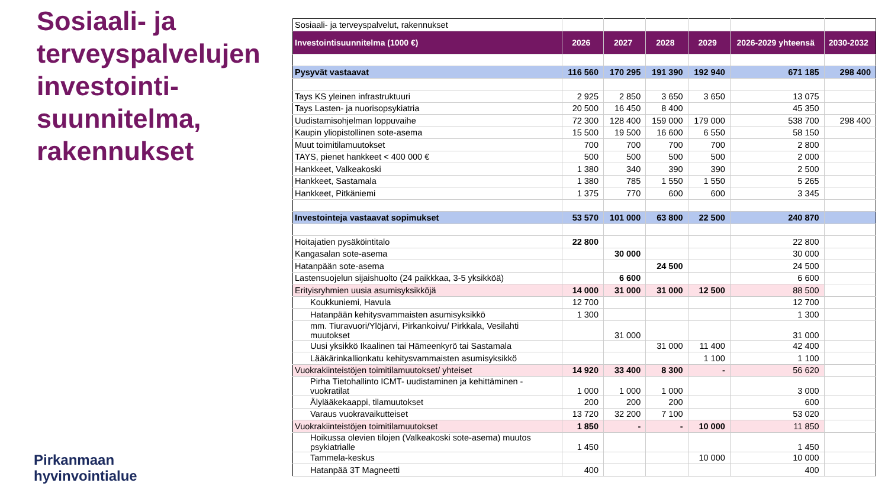Sosiaali- ja terveyspalvelujen investointi-suunnitelma, rakennukset
Pirkanmaan
hyvinvointialue
| Sosiaali- ja terveyspalvelut, rakennukset | | | | | | |
| Investointisuunnitelma (1000 €) | 2026 | 2027 | 2028 | 2029 | 2026-2029 yhteensä | 2030-2032 |
| Pysyvät vastaavat | 116 560 | 170 295 | 191 390 | 192 940 | 671 185 | 298 400 |
| Tays KS yleinen infrastruktuuri | 2 925 | 2 850 | 3 650 | 3 650 | 13 075 | |
| Tays Lasten- ja nuorisopsykiatria | 20 500 | 16 450 | 8 400 | | 45 350 | |
| Uudistamisohjelman loppuvaihe | 72 300 | 128 400 | 159 000 | 179 000 | 538 700 | 298 400 |
| Kaupin yliopistollinen sote-asema | 15 500 | 19 500 | 16 600 | 6 550 | 58 150 | |
| Muut toimitilamuutokset | 700 | 700 | 700 | 700 | 2 800 | |
| TAYS, pienet hankkeet < 400 000 € | 500 | 500 | 500 | 500 | 2 000 | |
| Hankkeet, Valkeakoski | 1 380 | 340 | 390 | 390 | 2 500 | |
| Hankkeet, Sastamala | 1 380 | 785 | 1 550 | 1 550 | 5 265 | |
| Hankkeet, Pitkäniemi | 1 375 | 770 | 600 | 600 | 3 345 | |
| Investointeja vastaavat sopimukset | 53 570 | 101 000 | 63 800 | 22 500 | 240 870 | |
| Hoitajatien pysäköintitalo | 22 800 | | | | 22 800 | |
| Kangasalan sote-asema | | 30 000 | | | 30 000 | |
| Hatanpään sote-asema | | | 24 500 | | 24 500 | |
| Lastensuojelun sijaishuolto (24 paikkkaa, 3-5 yksikköä) | | 6 600 | | | 6 600 | |
| Erityisryhmien uusia asumisyksikköjä | 14 000 | 31 000 | 31 000 | 12 500 | 88 500 | |
| Koukkuniemi, Havula | 12 700 | | | | 12 700 | |
| Hatanpään kehitysvammaisten asumisyksikkö | 1 300 | | | | 1 300 | |
| mm. Tiuravuori/Ylöjärvi, Pirkankoivu/ Pirkkala, Vesilahti muutokset | | 31 000 | | | 31 000 | |
| Uusi yksikkö Ikaalinen tai Hämeenkyrö tai Sastamala | | | 31 000 | 11 400 | 42 400 | |
| Lääkärinkallionkatu kehitysvammaisten asumisyksikkö | | | | 1 100 | 1 100 | |
| Vuokrakiinteistöjen toimitilamuutokset/ yhteiset | 14 920 | 33 400 | 8 300 | - | 56 620 | |
| Pirha Tietohallinto ICMT- uudistaminen ja kehittäminen - vuokratilat | 1 000 | 1 000 | 1 000 | | 3 000 | |
| Älylääkekaappi, tilamuutokset | 200 | 200 | 200 | | 600 | |
| Varaus vuokravaikutteiset | 13 720 | 32 200 | 7 100 | | 53 020 | |
| Vuokrakiinteistöjen toimitilamuutokset | 1 850 | - | - | 10 000 | 11 850 | |
| Hoikussa olevien tilojen (Valkeakoski sote-asema) muutos psykiatrialle | 1 450 | | | | 1 450 | |
| Tammela-keskus | | | | 10 000 | 10 000 | |
| Hatanpää 3T Magneetti | 400 | | | | 400 | |